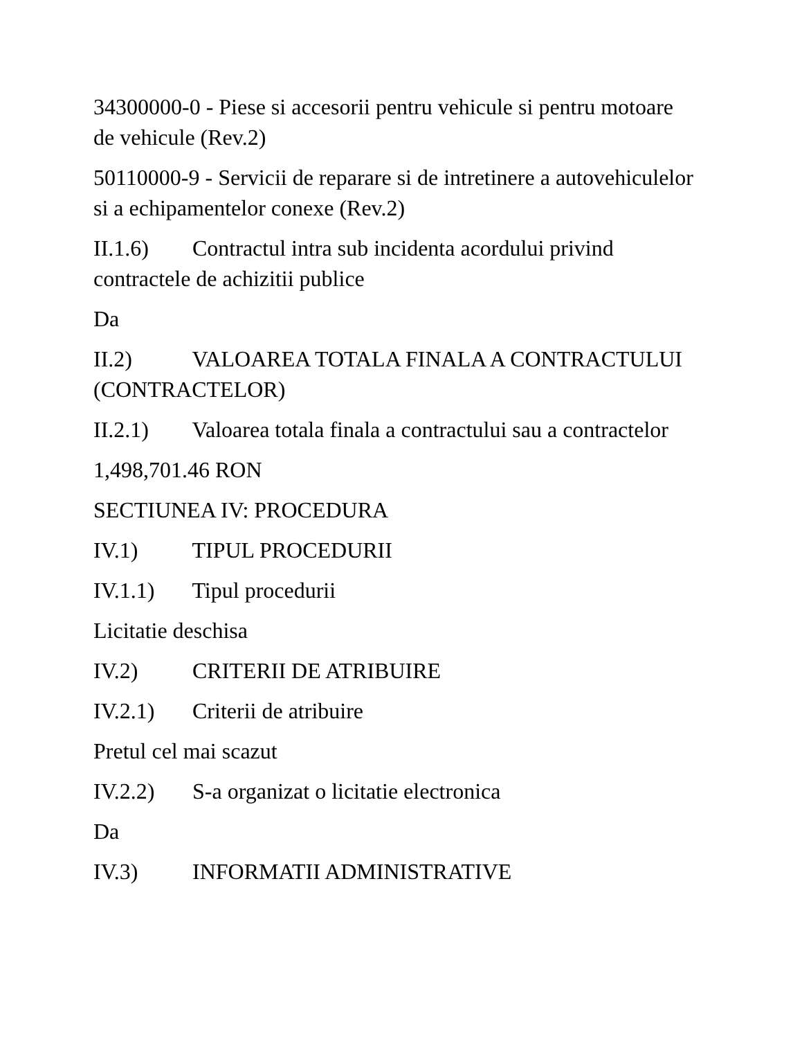34300000-0 - Piese si accesorii pentru vehicule si pentru motoare de vehicule (Rev.2)
50110000-9 - Servicii de reparare si de intretinere a autovehiculelor si a echipamentelor conexe (Rev.2)
II.1.6) Contractul intra sub incidenta acordului privind contractele de achizitii publice
Da
II.2) VALOAREA TOTALA FINALA A CONTRACTULUI (CONTRACTELOR)
II.2.1) Valoarea totala finala a contractului sau a contractelor
1,498,701.46 RON
SECTIUNEA IV: PROCEDURA
IV.1) TIPUL PROCEDURII
IV.1.1) Tipul procedurii
Licitatie deschisa
IV.2) CRITERII DE ATRIBUIRE
IV.2.1) Criterii de atribuire
Pretul cel mai scazut
IV.2.2) S-a organizat o licitatie electronica
Da
IV.3) INFORMATII ADMINISTRATIVE